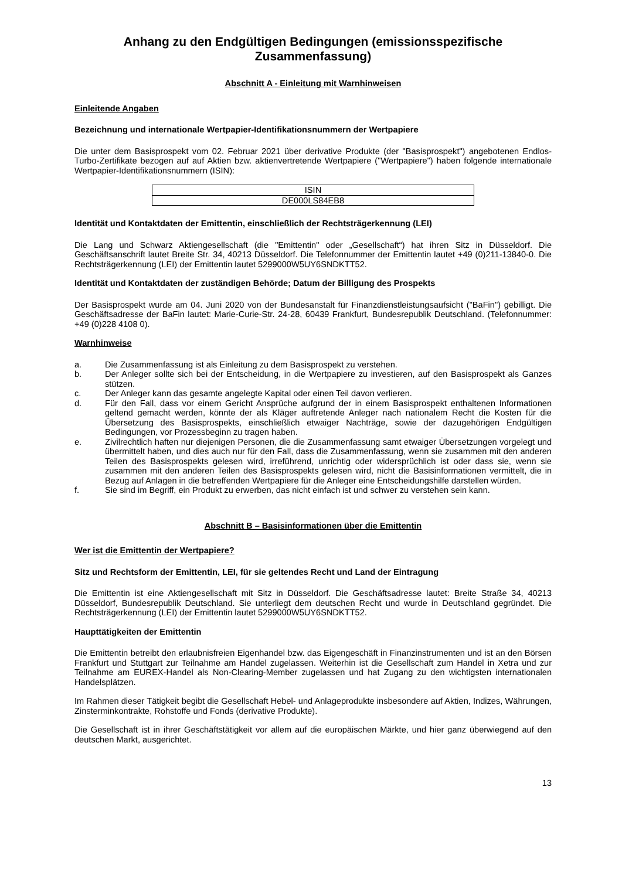Anhang zu den Endgültigen Bedingungen (emissionsspezifische Zusammenfassung)
Abschnitt A - Einleitung mit Warnhinweisen
Einleitende Angaben
Bezeichnung und internationale Wertpapier-Identifikationsnummern der Wertpapiere
Die unter dem Basisprospekt vom 02. Februar 2021 über derivative Produkte (der "Basisprospekt") angebotenen Endlos-Turbo-Zertifikate bezogen auf auf Aktien bzw. aktienvertretende Wertpapiere ("Wertpapiere") haben folgende internationale Wertpapier-Identifikationsnummern (ISIN):
| ISIN |
| --- |
| DE000LS84EB8 |
Identität und Kontaktdaten der Emittentin, einschließlich der Rechtsträgerkennung (LEI)
Die Lang und Schwarz Aktiengesellschaft (die "Emittentin" oder „Gesellschaft“) hat ihren Sitz in Düsseldorf. Die Geschäftsanschrift lautet Breite Str. 34, 40213 Düsseldorf. Die Telefonnummer der Emittentin lautet +49 (0)211-13840-0. Die Rechtsträgerkennung (LEI) der Emittentin lautet 5299000W5UY6SNDKTT52.
Identität und Kontaktdaten der zuständigen Behörde; Datum der Billigung des Prospekts
Der Basisprospekt wurde am 04. Juni 2020 von der Bundesanstalt für Finanzdienstleistungsaufsicht ("BaFin") gebilligt. Die Geschäftsadresse der BaFin lautet: Marie-Curie-Str. 24-28, 60439 Frankfurt, Bundesrepublik Deutschland. (Telefonnummer: +49 (0)228 4108 0).
Warnhinweise
a. Die Zusammenfassung ist als Einleitung zu dem Basisprospekt zu verstehen.
b. Der Anleger sollte sich bei der Entscheidung, in die Wertpapiere zu investieren, auf den Basisprospekt als Ganzes stützen.
c. Der Anleger kann das gesamte angelegte Kapital oder einen Teil davon verlieren.
d. Für den Fall, dass vor einem Gericht Ansprüche aufgrund der in einem Basisprospekt enthaltenen Informationen geltend gemacht werden, könnte der als Kläger auftretende Anleger nach nationalem Recht die Kosten für die Übersetzung des Basisprospekts, einschließlich etwaiger Nachträge, sowie der dazugehörigen Endgültigen Bedingungen, vor Prozessbeginn zu tragen haben.
e. Zivilrechtlich haften nur diejenigen Personen, die die Zusammenfassung samt etwaiger Übersetzungen vorgelegt und übermittelt haben, und dies auch nur für den Fall, dass die Zusammenfassung, wenn sie zusammen mit den anderen Teilen des Basisprospekts gelesen wird, irreführend, unrichtig oder widersprüchlich ist oder dass sie, wenn sie zusammen mit den anderen Teilen des Basisprospekts gelesen wird, nicht die Basisinformationen vermittelt, die in Bezug auf Anlagen in die betreffenden Wertpapiere für die Anleger eine Entscheidungshilfe darstellen würden.
f. Sie sind im Begriff, ein Produkt zu erwerben, das nicht einfach ist und schwer zu verstehen sein kann.
Abschnitt B – Basisinformationen über die Emittentin
Wer ist die Emittentin der Wertpapiere?
Sitz und Rechtsform der Emittentin, LEI, für sie geltendes Recht und Land der Eintragung
Die Emittentin ist eine Aktiengesellschaft mit Sitz in Düsseldorf. Die Geschäftsadresse lautet: Breite Straße 34, 40213 Düsseldorf, Bundesrepublik Deutschland. Sie unterliegt dem deutschen Recht und wurde in Deutschland gegründet. Die Rechtsträgerkennung (LEI) der Emittentin lautet 5299000W5UY6SNDKTT52.
Haupttätigkeiten der Emittentin
Die Emittentin betreibt den erlaubnisfreien Eigenhandel bzw. das Eigengeschäft in Finanzinstrumenten und ist an den Börsen Frankfurt und Stuttgart zur Teilnahme am Handel zugelassen. Weiterhin ist die Gesellschaft zum Handel in Xetra und zur Teilnahme am EUREX-Handel als Non-Clearing-Member zugelassen und hat Zugang zu den wichtigsten internationalen Handelsplätzen.
Im Rahmen dieser Tätigkeit begibt die Gesellschaft Hebel- und Anlageprodukte insbesondere auf Aktien, Indizes, Währungen, Zinsterminkontrakte, Rohstoffe und Fonds (derivative Produkte).
Die Gesellschaft ist in ihrer Geschäftstätigkeit vor allem auf die europäischen Märkte, und hier ganz überwiegend auf den deutschen Markt, ausgerichtet.
13